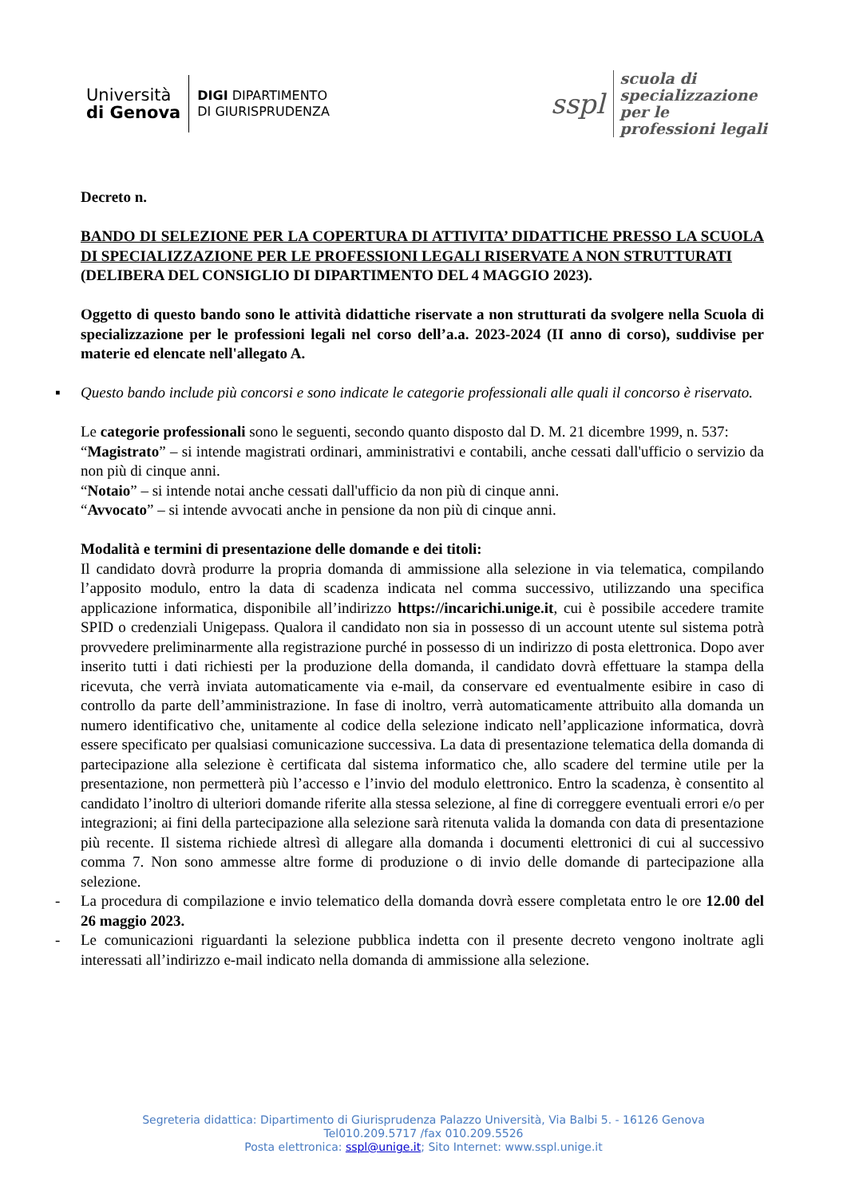Università
di Genova
DIGI DIPARTIMENTO
DI GIURISPRUDENZA
sspl scuola di
specializzazione
per le
professioni legali
Decreto n.
BANDO DI SELEZIONE PER LA COPERTURA DI ATTIVITA’ DIDATTICHE PRESSO LA SCUOLA DI SPECIALIZZAZIONE PER LE PROFESSIONI LEGALI RISERVATE A NON STRUTTURATI
(DELIBERA DEL CONSIGLIO DI DIPARTIMENTO DEL 4 MAGGIO 2023).
Oggetto di questo bando sono le attività didattiche riservate a non strutturati da svolgere nella Scuola di specializzazione per le professioni legali nel corso dell’a.a. 2023-2024 (II anno di corso), suddivise per materie ed elencate nell'allegato A.
▪ Questo bando include più concorsi e sono indicate le categorie professionali alle quali il concorso è riservato.
Le categorie professionali sono le seguenti, secondo quanto disposto dal D. M. 21 dicembre 1999, n. 537:
“Magistrato” – si intende magistrati ordinari, amministrativi e contabili, anche cessati dall'ufficio o servizio da non più di cinque anni.
“Notaio” – si intende notai anche cessati dall'ufficio da non più di cinque anni.
“Avvocato” – si intende avvocati anche in pensione da non più di cinque anni.
Modalità e termini di presentazione delle domande e dei titoli:
Il candidato dovrà produrre la propria domanda di ammissione alla selezione in via telematica, compilando l’apposito modulo, entro la data di scadenza indicata nel comma successivo, utilizzando una specifica applicazione informatica, disponibile all’indirizzo https://incarichi.unige.it, cui è possibile accedere tramite SPID o credenziali Unigepass. Qualora il candidato non sia in possesso di un account utente sul sistema potrà provvedere preliminarmente alla registrazione purché in possesso di un indirizzo di posta elettronica. Dopo aver inserito tutti i dati richiesti per la produzione della domanda, il candidato dovrà effettuare la stampa della ricevuta, che verrà inviata automaticamente via e-mail, da conservare ed eventualmente esibire in caso di controllo da parte dell’amministrazione. In fase di inoltro, verrà automaticamente attribuito alla domanda un numero identificativo che, unitamente al codice della selezione indicato nell’applicazione informatica, dovrà essere specificato per qualsiasi comunicazione successiva. La data di presentazione telematica della domanda di partecipazione alla selezione è certificata dal sistema informatico che, allo scadere del termine utile per la presentazione, non permetterà più l’accesso e l’invio del modulo elettronico. Entro la scadenza, è consentito al candidato l’inoltro di ulteriori domande riferite alla stessa selezione, al fine di correggere eventuali errori e/o per integrazioni; ai fini della partecipazione alla selezione sarà ritenuta valida la domanda con data di presentazione più recente. Il sistema richiede altresì di allegare alla domanda i documenti elettronici di cui al successivo comma 7. Non sono ammesse altre forme di produzione o di invio delle domande di partecipazione alla selezione.
- La procedura di compilazione e invio telematico della domanda dovrà essere completata entro le ore 12.00 del 26 maggio 2023.
- Le comunicazioni riguardanti la selezione pubblica indetta con il presente decreto vengono inoltrate agli interessati all’indirizzo e-mail indicato nella domanda di ammissione alla selezione.
Segreteria didattica: Dipartimento di Giurisprudenza Palazzo Università, Via Balbi 5. - 16126 Genova
Tel010.209.5717 /fax 010.209.5526
Posta elettronica: sspl@unige.it; Sito Internet: www.sspl.unige.it